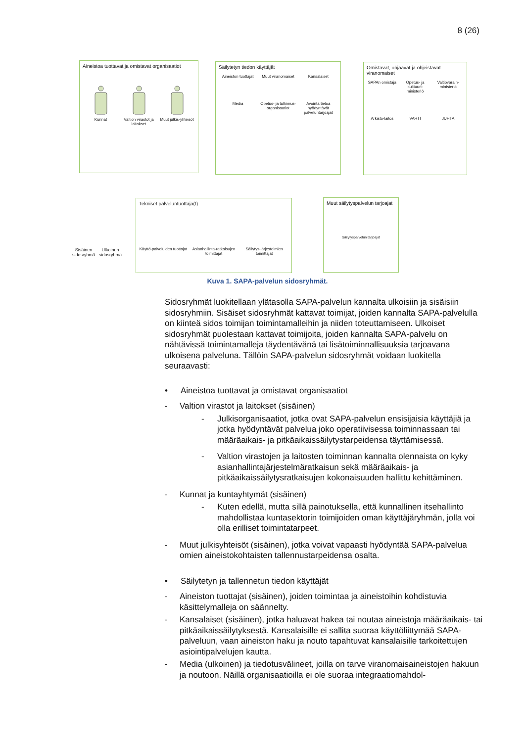8 (26)
Aineistoa tuottavat ja omistavat organisaatiot
Kunnat
Valtion virastot ja laitokset
Muut julkis-yhteisöt
Säilytetyn tiedon käyttäjät
Aineiston tuottajat
Muut viranomaiset
Kansalaiset
Media
Opetus- ja tutkimus-organisaatiot
Avointa tietoa hyödyntävät palveluntarjoajat
Omistavat, ohjaavat ja ohjeistavat viranomaiset
SAPAn omistaja
Opetus- ja kulttuuri-ministeriö
Valtiovarain-ministeriö
Arkisto-laitos
VAHTI
JUHTA
Sisäinen
sidosryhmä
Ulkoinen
sidosryhmä
Tekniset palveluntuottaja(t)
Käyttö-palveluiden tuottajat
Asianhallinta-ratkaisujen toimittajat
Säilytys-järjestelmien toimittajat
Muut säilytyspalvelun tarjoajat
Säilytyspalvelun tarjoajat
Kuva 1. SAPA-palvelun sidosryhmät.
Sidosryhmät luokitellaan ylätasolla SAPA-palvelun kannalta ulkoisiin ja sisäisiin sidosryhmiin. Sisäiset sidosryhmät kattavat toimijat, joiden kannalta SAPA-palvelulla on kiinteä sidos toimijan toimintamalleihin ja niiden toteuttamiseen. Ulkoiset sidosryhmät puolestaan kattavat toimijoita, joiden kannalta SAPA-palvelu on nähtävissä toimintamalleja täydentävänä tai lisätoiminnallisuuksia tarjoavana ulkoisena palveluna. Tällöin SAPA-palvelun sidosryhmät voidaan luokitella seuraavasti:
• Aineistoa tuottavat ja omistavat organisaatiot
- Valtion virastot ja laitokset (sisäinen)
- Julkisorganisaatiot, jotka ovat SAPA-palvelun ensisijaisia käyttäjiä ja jotka hyödyntävät palvelua joko operatiivisessa toiminnassaan tai määräaikais- ja pitkäaikaissäilytystarpeidensa täyttämisessä.
- Valtion virastojen ja laitosten toiminnan kannalta olennaista on kyky asianhallintajärjestelmäratkaisun sekä määräaikais- ja pitkäaikaissäilytysratkaisujen kokonaisuuden hallittu kehittäminen.
- Kunnat ja kuntayhtymät (sisäinen)
- Kuten edellä, mutta sillä painotuksella, että kunnallinen itsehallinto mahdollistaa kuntasektorin toimijoiden oman käyttäjäryhmän, jolla voi olla erilliset toimintatarpeet.
- Muut julkisyhteisöt (sisäinen), jotka voivat vapaasti hyödyntää SAPA-palvelua omien aineistokohtaisten tallennustarpeidensa osalta.
• Säilytetyn ja tallennetun tiedon käyttäjät
- Aineiston tuottajat (sisäinen), joiden toimintaa ja aineistoihin kohdistuvia käsittelymalleja on säännelty.
- Kansalaiset (sisäinen), jotka haluavat hakea tai noutaa aineistoja määräaikais- tai pitkäaikaissäilytyksestä. Kansalaisille ei sallita suoraa käyttöliittymää SAPA-palveluun, vaan aineiston haku ja nouto tapahtuvat kansalaisille tarkoitettujen asiointipalvelujen kautta.
- Media (ulkoinen) ja tiedotusvälineet, joilla on tarve viranomaisaineistojen hakuun ja noutoon. Näillä organisaatioilla ei ole suoraa integraatiomahdol-